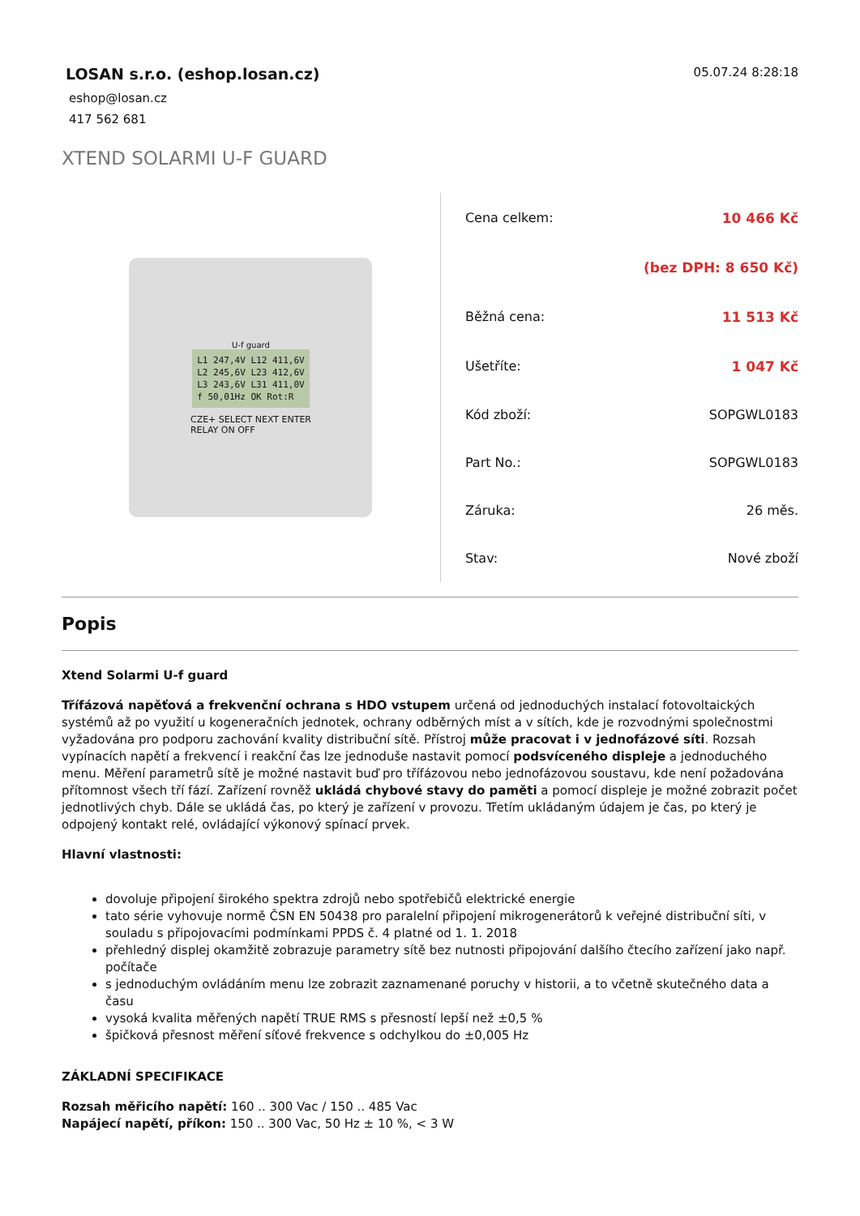LOSAN s.r.o. (eshop.losan.cz)
eshop@losan.cz
417 562 681
05.07.24 8:28:18
XTEND SOLARMI U-F GUARD
U-f guard
L1 247,4V L12 411,6V
L2 245,6V L23 412,6V
L3 243,6V L31 411,0V
f 50,01Hz OK Rot:R
CZE+ SELECT NEXT ENTER
RELAY ON OFF
| Cena celkem: | 10 466 Kč |
| | (bez DPH: 8 650 Kč) |
| Běžná cena: | 11 513 Kč |
| Ušetříte: | 1 047 Kč |
| Kód zboží: | SOPGWL0183 |
| Part No.: | SOPGWL0183 |
| Záruka: | 26 měs. |
| Stav: | Nové zboží |
Popis
Xtend Solarmi U-f guard
Třífázová napěťová a frekvenční ochrana s HDO vstupem určená od jednoduchých instalací fotovoltaických systémů až po využití u kogeneračních jednotek, ochrany odběrných míst a v sítích, kde je rozvodnými společnostmi vyžadována pro podporu zachování kvality distribuční sítě. Přístroj může pracovat i v jednofázové síti. Rozsah vypínacích napětí a frekvencí i reakční čas lze jednoduše nastavit pomocí podsvíceného displeje a jednoduchého menu. Měření parametrů sítě je možné nastavit buď pro třífázovou nebo jednofázovou soustavu, kde není požadována přítomnost všech tří fází. Zařízení rovněž ukládá chybové stavy do paměti a pomocí displeje je možné zobrazit počet jednotlivých chyb. Dále se ukládá čas, po který je zařízení v provozu. Třetím ukládaným údajem je čas, po který je odpojený kontakt relé, ovládající výkonový spínací prvek.
Hlavní vlastnosti:
dovoluje připojení širokého spektra zdrojů nebo spotřebičů elektrické energie
tato série vyhovuje normě ČSN EN 50438 pro paralelní připojení mikrogenerátorů k veřejné distribuční síti, v souladu s připojovacími podmínkami PPDS č. 4 platné od 1. 1. 2018
přehledný displej okamžitě zobrazuje parametry sítě bez nutnosti připojování dalšího čtecího zařízení jako např. počítače
s jednoduchým ovládáním menu lze zobrazit zaznamenané poruchy v historii, a to včetně skutečného data a času
vysoká kvalita měřených napětí TRUE RMS s přesností lepší než ±0,5 %
špičková přesnost měření síťové frekvence s odchylkou do ±0,005 Hz
ZÁKLADNÍ SPECIFIKACE
Rozsah měřicího napětí: 160 .. 300 Vac / 150 .. 485 Vac
Napájecí napětí, příkon: 150 .. 300 Vac, 50 Hz ± 10 %, < 3 W